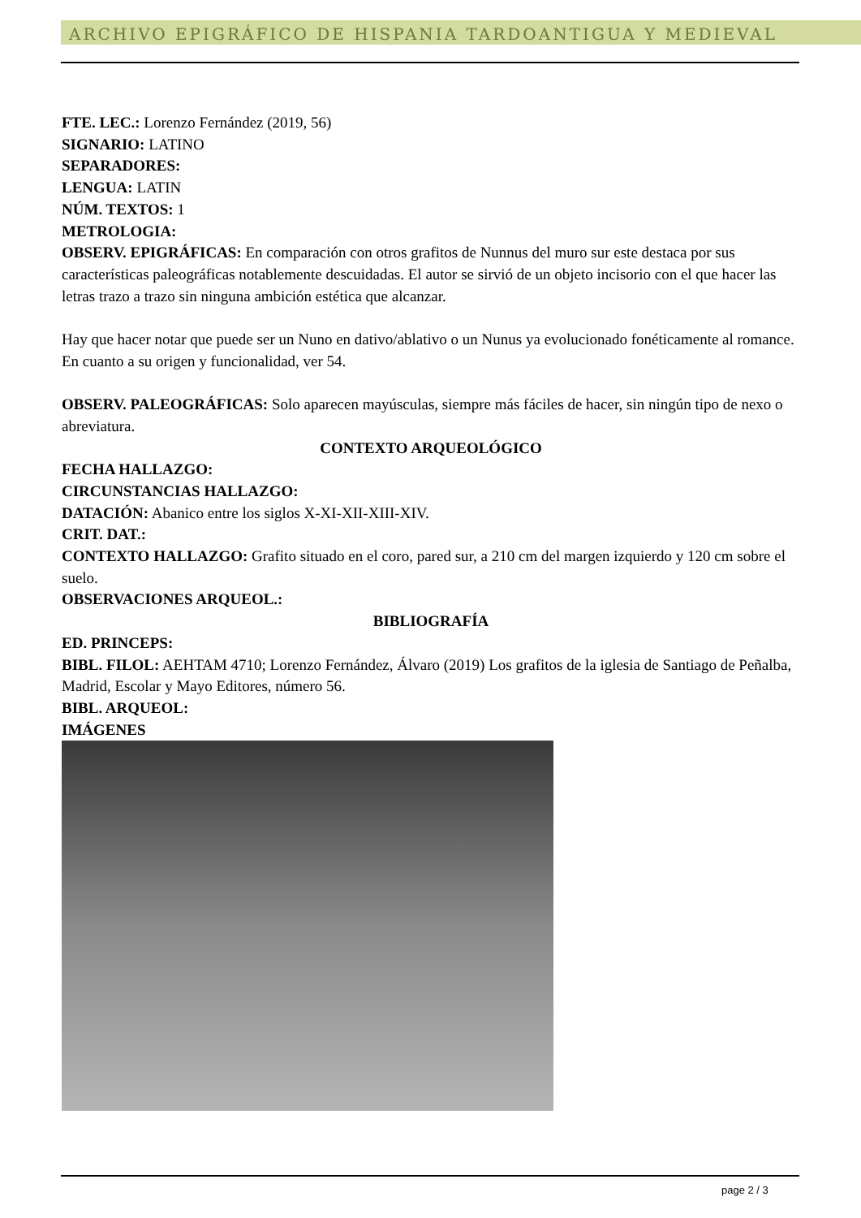ARCHIVO EPIGRÁFICO DE HISPANIA TARDOANTIGUA Y MEDIEVAL
FTE. LEC.: Lorenzo Fernández (2019, 56)
SIGNARIO: LATINO
SEPARADORES:
LENGUA: LATIN
NÚM. TEXTOS: 1
METROLOGIA:
OBSERV. EPIGRÁFICAS: En comparación con otros grafitos de Nunnus del muro sur este destaca por sus características paleográficas notablemente descuidadas. El autor se sirvió de un objeto incisorio con el que hacer las letras trazo a trazo sin ninguna ambición estética que alcanzar.
Hay que hacer notar que puede ser un Nuno en dativo/ablativo o un Nunus ya evolucionado fonéticamente al romance. En cuanto a su origen y funcionalidad, ver 54.
OBSERV. PALEOGRÁFICAS: Solo aparecen mayúsculas, siempre más fáciles de hacer, sin ningún tipo de nexo o abreviatura.
CONTEXTO ARQUEOLÓGICO
FECHA HALLAZGO:
CIRCUNSTANCIAS HALLAZGO:
DATACIÓN: Abanico entre los siglos X-XI-XII-XIII-XIV.
CRIT. DAT.:
CONTEXTO HALLAZGO: Grafito situado en el coro, pared sur, a 210 cm del margen izquierdo y 120 cm sobre el suelo.
OBSERVACIONES ARQUEOL.:
BIBLIOGRAFÍA
ED. PRINCEPS:
BIBL. FILOL: AEHTAM 4710; Lorenzo Fernández, Álvaro (2019) Los grafitos de la iglesia de Santiago de Peñalba, Madrid, Escolar y Mayo Editores, número 56.
BIBL. ARQUEOL:
IMÁGENES
page 2 / 3